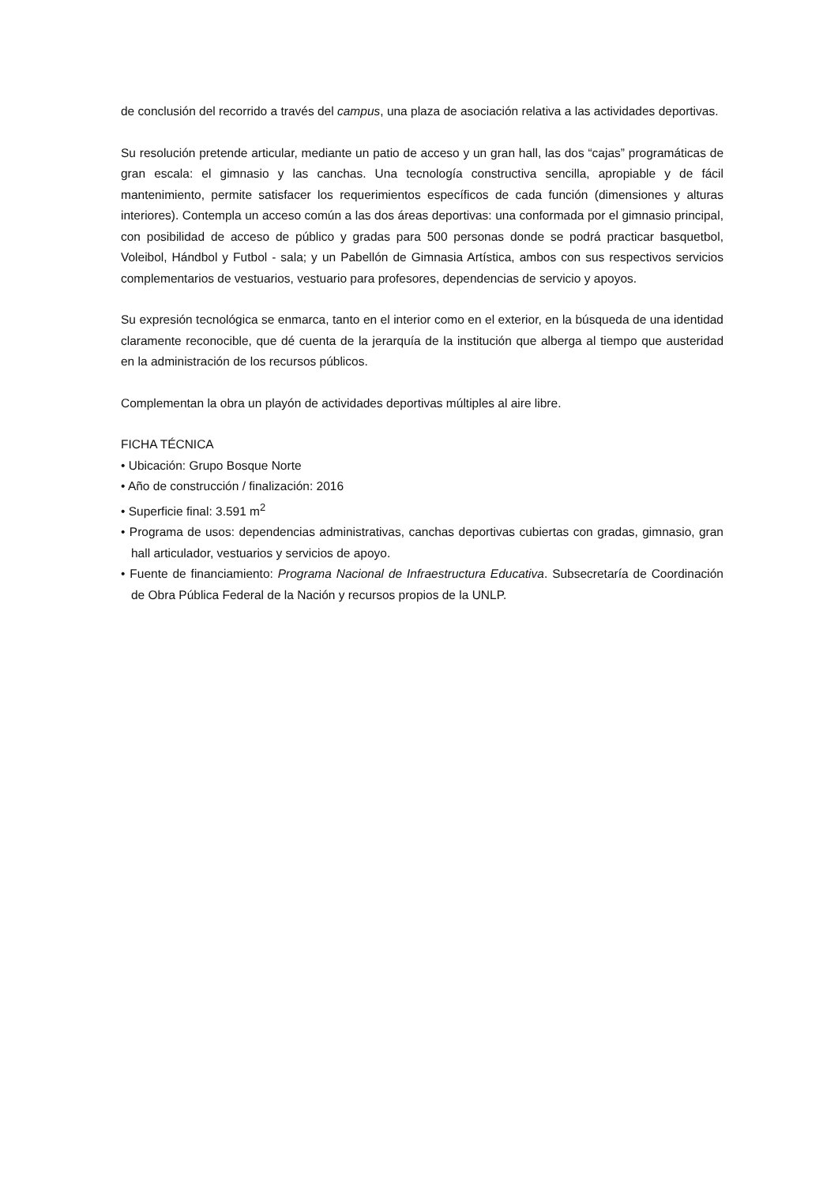de conclusión del recorrido a través del campus, una plaza de asociación relativa a las actividades deportivas.
Su resolución pretende articular, mediante un patio de acceso y un gran hall, las dos “cajas” programáticas de gran escala: el gimnasio y las canchas. Una tecnología constructiva sencilla, apropiable y de fácil mantenimiento, permite satisfacer los requerimientos específicos de cada función (dimensiones y alturas interiores). Contempla un acceso común a las dos áreas deportivas: una conformada por el gimnasio principal, con posibilidad de acceso de público y gradas para 500 personas donde se podrá practicar basquetbol, Voleibol, Hándbol y Futbol - sala; y un Pabellón de Gimnasia Artística, ambos con sus respectivos servicios complementarios de vestuarios, vestuario para profesores, dependencias de servicio y apoyos.
Su expresión tecnológica se enmarca, tanto en el interior como en el exterior, en la búsqueda de una identidad claramente reconocible, que dé cuenta de la jerarquía de la institución que alberga al tiempo que austeridad en la administración de los recursos públicos.
Complementan la obra un playón de actividades deportivas múltiples al aire libre.
FICHA TÉCNICA
• Ubicación: Grupo Bosque Norte
• Año de construcción / finalización: 2016
• Superficie final: 3.591 m<sup>2</sup>
• Programa de usos: dependencias administrativas, canchas deportivas cubiertas con gradas, gimnasio, gran hall articulador, vestuarios y servicios de apoyo.
• Fuente de financiamiento: Programa Nacional de Infraestructura Educativa. Subsecretaría de Coordinación de Obra Pública Federal de la Nación y recursos propios de la UNLP.